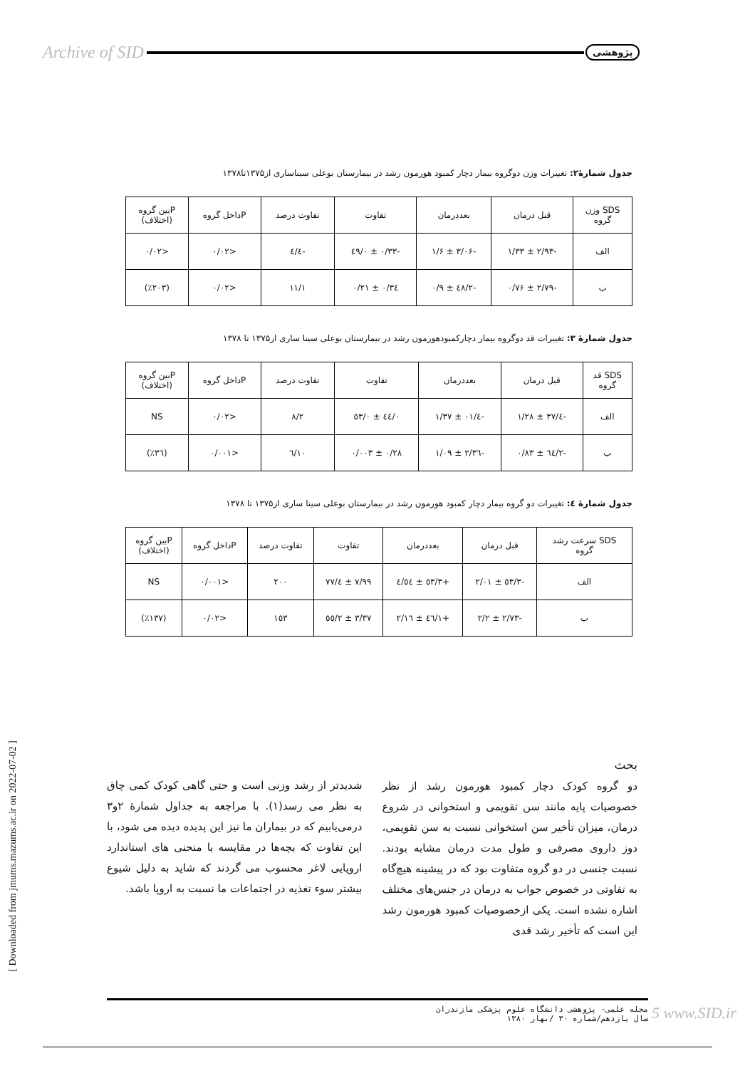Archive of SID پژوهشی
جدول شمارهٔ۲: تغییرات وزن دوگروه بیمار دچار کمبود هورمون رشد در بیمارستان بوعلی سیناساری از۱۳۷۵تا۱۳۷۸
| SDS وزن گروه | قبل درمان | بعددرمان | تفاوت | تفاوت درصد | Pداخل گروه | Pبین گروه (اختلاف) |
| --- | --- | --- | --- | --- | --- | --- |
| الف | -۲/۹۳ ± ۱/۳۳ | -۳/۰۶ ± ۱/۶ | -۰/۳۳ ± ۰/٤۹ | -٤/٤ | <۰/۰۲ | <۰/۰۲ |
| ب | -۲/۷۹ ± ۰/۷۶ | -۲/٤۸ ± ۰/۹ | ۰/۳٤ ± ۰/۲۱ | ۱۱/۱ | <۰/۰۲ | (٪۲۰۳) |
جدول شمارهٔ ۳: تغییرات قد دوگروه بیمار دچارکمبودهورمون رشد در بیمارستان بوعلی سینا ساری از۱۳۷۵ تا ۱۳۷۸
| SDS قد گروه | قبل درمان | بعددرمان | تفاوت | تفاوت درصد | Pداخل گروه | Pبین گروه (اختلاف) |
| --- | --- | --- | --- | --- | --- | --- |
| الف | -٤/۳۷ ± ۱/۲۸ | -٤/۰۱ ± ۱/۳۷ | ۰/٤٤ ± ۰/٥۳ | ۸/۲ | <۰/۰۲ | NS |
| ب | -۲/٦٤ ± ۰/۸۳ | -۲/۳٦ ± ۱/۰۹ | ۰/۲۸ ± ۰/۰۰۳ | ۱۰/٦ | <۰/۰۰۱ | (٪۳٦) |
جدول شمارهٔ ٤: تغییرات دو گروه بیمار دچار کمبود هورمون رشد در بیمارستان بوعلی سینا ساری از۱۳۷۵ تا ۱۳۷۸
| SDS سرعت رشد گروه | قبل درمان | بعددرمان | تفاوت | تفاوت درصد | Pداخل گروه | Pبین گروه (اختلاف) |
| --- | --- | --- | --- | --- | --- | --- |
| الف | -۳/٥۳ ± ۲/۰۱ | +۳/٥۳ ± ٤/٥٤ | ۷/۹۹ ± ٤/۷۷ | ۲۰۰ | <۰/۰۰۱ | NS |
| ب | -۲/۷۳ ± ۲/۲ | +۱/٤٦ ± ۲/۱٦ | ۳/۳۷ ± ۲/٥٥ | ۱٥۳ | <۰/۰۲ | (٪۱۳۷) |
بحث
دو گروه کودک دچار کمبود هورمون رشد از نظر خصوصیات پایه مانند سن تقویمی و استخوانی در شروع درمان، میزان تأخیر سن استخوانی نسبت به سن تقویمی، دوز داروی مصرفی و طول مدت درمان مشابه بودند. نسبت جنسی در دو گروه متفاوت بود که در پیشینه هیچ‌گاه به تفاوتی در خصوص جواب به درمان در جنس‌های مختلف اشاره نشده است. یکی ازخصوصیات کمبود هورمون رشد این است که تأخیر رشد قدی
شدیدتر از رشد وزنی است و حتی گاهی کودک کمی چاق به نظر می رسد(۱). با مراجعه به جداول شمارهٔ ۲و۳ درمی‌یابیم که در بیماران ما نیز این پدیده دیده می شود، با این تفاوت که بچه‌ها در مقایسه با منحنی های استاندارد اروپایی لاغر محسوب می گردند که شاید به دلیل شیوع بیشتر سوء تغذیه در اجتماعات ما نسبت به اروپا باشد.
[ Downloaded from jmums.mazums.ac.ir on 2022-07-02 ]
مجله علمی- پژوهشی دانشگاه علوم پزشکی مازندران
سال یازدهم/شماره ۳۰ /بهار ۱۳۸۰
5 www.SID.ir